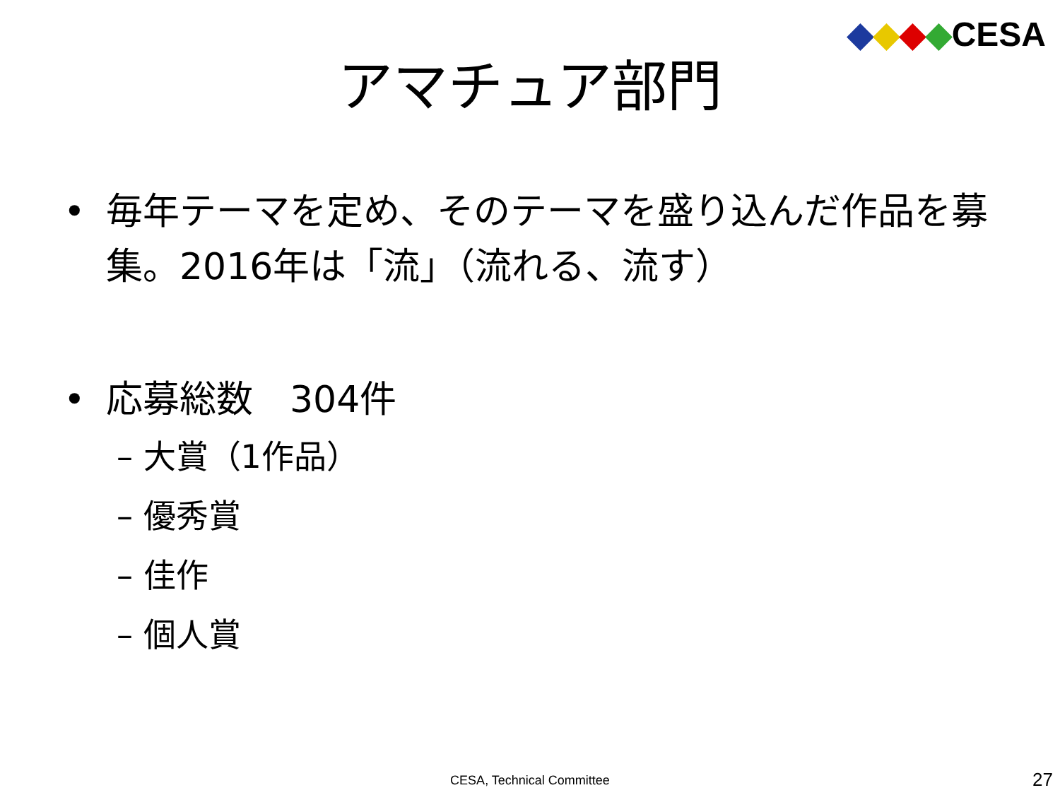◆◆◆◆CESA
アマチュア部門
• 毎年テーマを定め、そのテーマを盛り込んだ作品を募集。2016年は「流」（流れる、流す）
• 応募総数　304件
– 大賞（1作品）
– 優秀賞
– 佳作
– 個人賞
CESA, Technical Committee 27